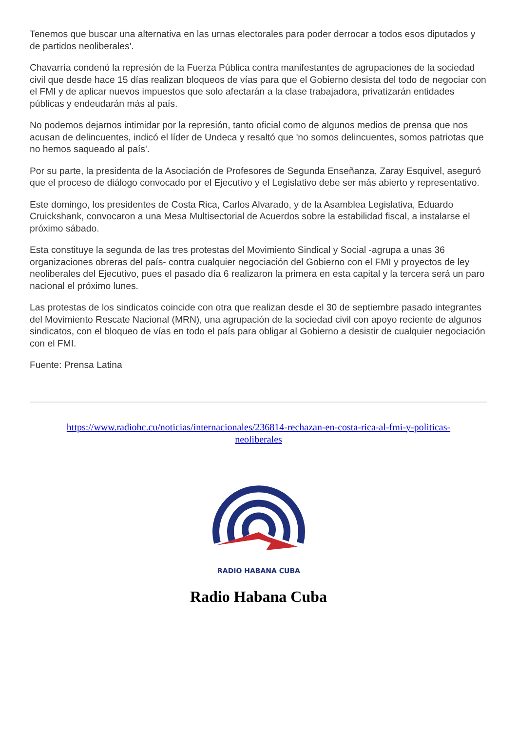Tenemos que buscar una alternativa en las urnas electorales para poder derrocar a todos esos diputados y de partidos neoliberales'.
Chavarría condenó la represión de la Fuerza Pública contra manifestantes de agrupaciones de la sociedad civil que desde hace 15 días realizan bloqueos de vías para que el Gobierno desista del todo de negociar con el FMI y de aplicar nuevos impuestos que solo afectarán a la clase trabajadora, privatizarán entidades públicas y endeudarán más al país.
No podemos dejarnos intimidar por la represión, tanto oficial como de algunos medios de prensa que nos acusan de delincuentes, indicó el líder de Undeca y resaltó que 'no somos delincuentes, somos patriotas que no hemos saqueado al país'.
Por su parte, la presidenta de la Asociación de Profesores de Segunda Enseñanza, Zaray Esquivel, aseguró que el proceso de diálogo convocado por el Ejecutivo y el Legislativo debe ser más abierto y representativo.
Este domingo, los presidentes de Costa Rica, Carlos Alvarado, y de la Asamblea Legislativa, Eduardo Cruickshank, convocaron a una Mesa Multisectorial de Acuerdos sobre la estabilidad fiscal, a instalarse el próximo sábado.
Esta constituye la segunda de las tres protestas del Movimiento Sindical y Social -agrupa a unas 36 organizaciones obreras del país- contra cualquier negociación del Gobierno con el FMI y proyectos de ley neoliberales del Ejecutivo, pues el pasado día 6 realizaron la primera en esta capital y la tercera será un paro nacional el próximo lunes.
Las protestas de los sindicatos coincide con otra que realizan desde el 30 de septiembre pasado integrantes del Movimiento Rescate Nacional (MRN), una agrupación de la sociedad civil con apoyo reciente de algunos sindicatos, con el bloqueo de vías en todo el país para obligar al Gobierno a desistir de cualquier negociación con el FMI.
Fuente: Prensa Latina
https://www.radiohc.cu/noticias/internacionales/236814-rechazan-en-costa-rica-al-fmi-y-politicas-neoliberales
RADIO HABANA CUBA
Radio Habana Cuba